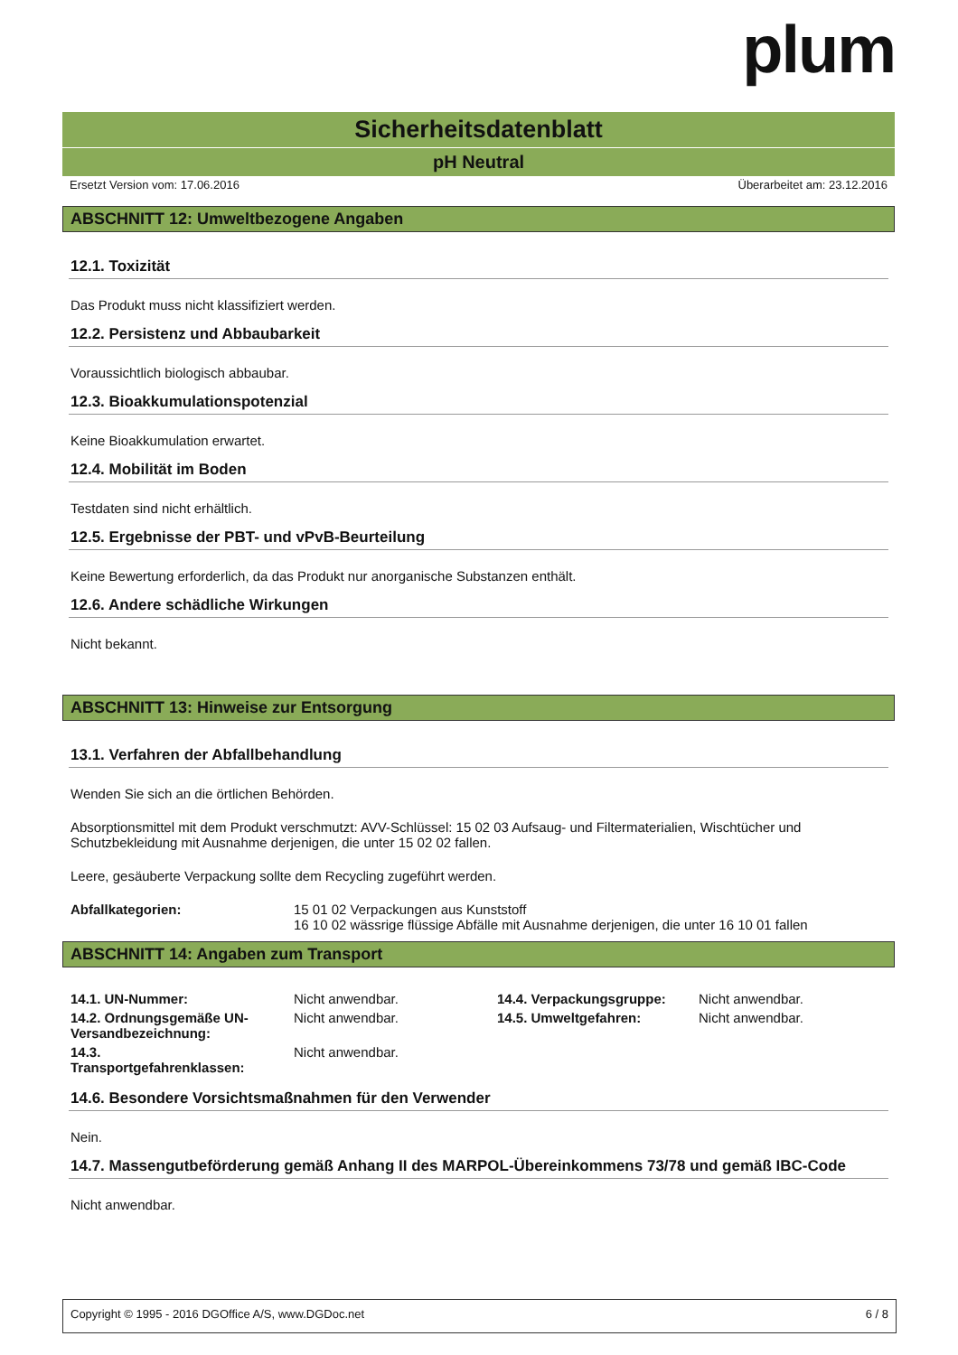plum
Sicherheitsdatenblatt
pH Neutral
Ersetzt Version vom: 17.06.2016 Überarbeitet am: 23.12.2016
ABSCHNITT 12: Umweltbezogene Angaben
12.1. Toxizität
Das Produkt muss nicht klassifiziert werden.
12.2. Persistenz und Abbaubarkeit
Voraussichtlich biologisch abbaubar.
12.3. Bioakkumulationspotenzial
Keine Bioakkumulation erwartet.
12.4. Mobilität im Boden
Testdaten sind nicht erhältlich.
12.5. Ergebnisse der PBT- und vPvB-Beurteilung
Keine Bewertung erforderlich, da das Produkt nur anorganische Substanzen enthält.
12.6. Andere schädliche Wirkungen
Nicht bekannt.
ABSCHNITT 13: Hinweise zur Entsorgung
13.1. Verfahren der Abfallbehandlung
Wenden Sie sich an die örtlichen Behörden.
Absorptionsmittel mit dem Produkt verschmutzt: AVV-Schlüssel: 15 02 03 Aufsaug- und Filtermaterialien, Wischtücher und Schutzbekleidung mit Ausnahme derjenigen, die unter 15 02 02 fallen.
Leere, gesäuberte Verpackung sollte dem Recycling zugeführt werden.
| Abfallkategorien: | 15 01 02 Verpackungen aus Kunststoff 16 10 02 wässrige flüssige Abfälle mit Ausnahme derjenigen, die unter 16 10 01 fallen |
ABSCHNITT 14: Angaben zum Transport
| 14.1. UN-Nummer: | Nicht anwendbar. | 14.4. Verpackungsgruppe: | Nicht anwendbar. |
| 14.2. Ordnungsgemäße UN-Versandbezeichnung: | Nicht anwendbar. | 14.5. Umweltgefahren: | Nicht anwendbar. |
| 14.3. Transportgefahrenklassen: | Nicht anwendbar. | | |
14.6. Besondere Vorsichtsmaßnahmen für den Verwender
Nein.
14.7. Massengutbeförderung gemäß Anhang II des MARPOL-Übereinkommens 73/78 und gemäß IBC-Code
Nicht anwendbar.
Copyright © 1995 - 2016 DGOffice A/S, www.DGDoc.net 6 / 8